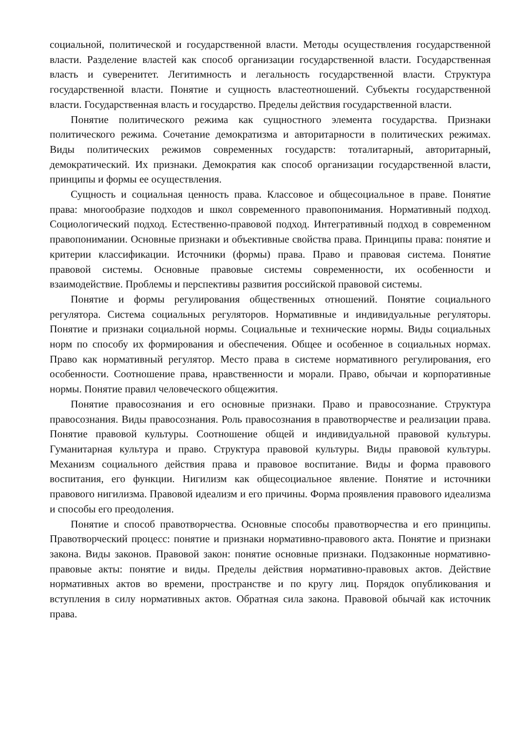социальной, политической и государственной власти. Методы осуществления государственной власти. Разделение властей как способ организации государственной власти. Государственная власть и суверенитет. Легитимность и легальность государственной власти. Структура государственной власти. Понятие и сущность властеотношений. Субъекты государственной власти. Государственная власть и государство. Пределы действия государственной власти.
Понятие политического режима как сущностного элемента государства. Признаки политического режима. Сочетание демократизма и авторитарности в политических режимах. Виды политических режимов современных государств: тоталитарный, авторитарный, демократический. Их признаки. Демократия как способ организации государственной власти, принципы и формы ее осуществления.
Сущность и социальная ценность права. Классовое и общесоциальное в праве. Понятие права: многообразие подходов и школ современного правопонимания. Нормативный подход. Социологический подход. Естественно-правовой подход. Интегративный подход в современном правопонимании. Основные признаки и объективные свойства права. Принципы права: понятие и критерии классификации. Источники (формы) права. Право и правовая система. Понятие правовой системы. Основные правовые системы современности, их особенности и взаимодействие. Проблемы и перспективы развития российской правовой системы.
Понятие и формы регулирования общественных отношений. Понятие социального регулятора. Система социальных регуляторов. Нормативные и индивидуальные регуляторы. Понятие и признаки социальной нормы. Социальные и технические нормы. Виды социальных норм по способу их формирования и обеспечения. Общее и особенное в социальных нормах. Право как нормативный регулятор. Место права в системе нормативного регулирования, его особенности. Соотношение права, нравственности и морали. Право, обычаи и корпоративные нормы. Понятие правил человеческого общежития.
Понятие правосознания и его основные признаки. Право и правосознание. Структура правосознания. Виды правосознания. Роль правосознания в правотворчестве и реализации права. Понятие правовой культуры. Соотношение общей и индивидуальной правовой культуры. Гуманитарная культура и право. Структура правовой культуры. Виды правовой культуры. Механизм социального действия права и правовое воспитание. Виды и форма правового воспитания, его функции. Нигилизм как общесоциальное явление. Понятие и источники правового нигилизма. Правовой идеализм и его причины. Форма проявления правового идеализма и способы его преодоления.
Понятие и способ правотворчества. Основные способы правотворчества и его принципы. Правотворческий процесс: понятие и признаки нормативно-правового акта. Понятие и признаки закона. Виды законов. Правовой закон: понятие основные признаки. Подзаконные нормативно-правовые акты: понятие и виды. Пределы действия нормативно-правовых актов. Действие нормативных актов во времени, пространстве и по кругу лиц. Порядок опубликования и вступления в силу нормативных актов. Обратная сила закона. Правовой обычай как источник права.